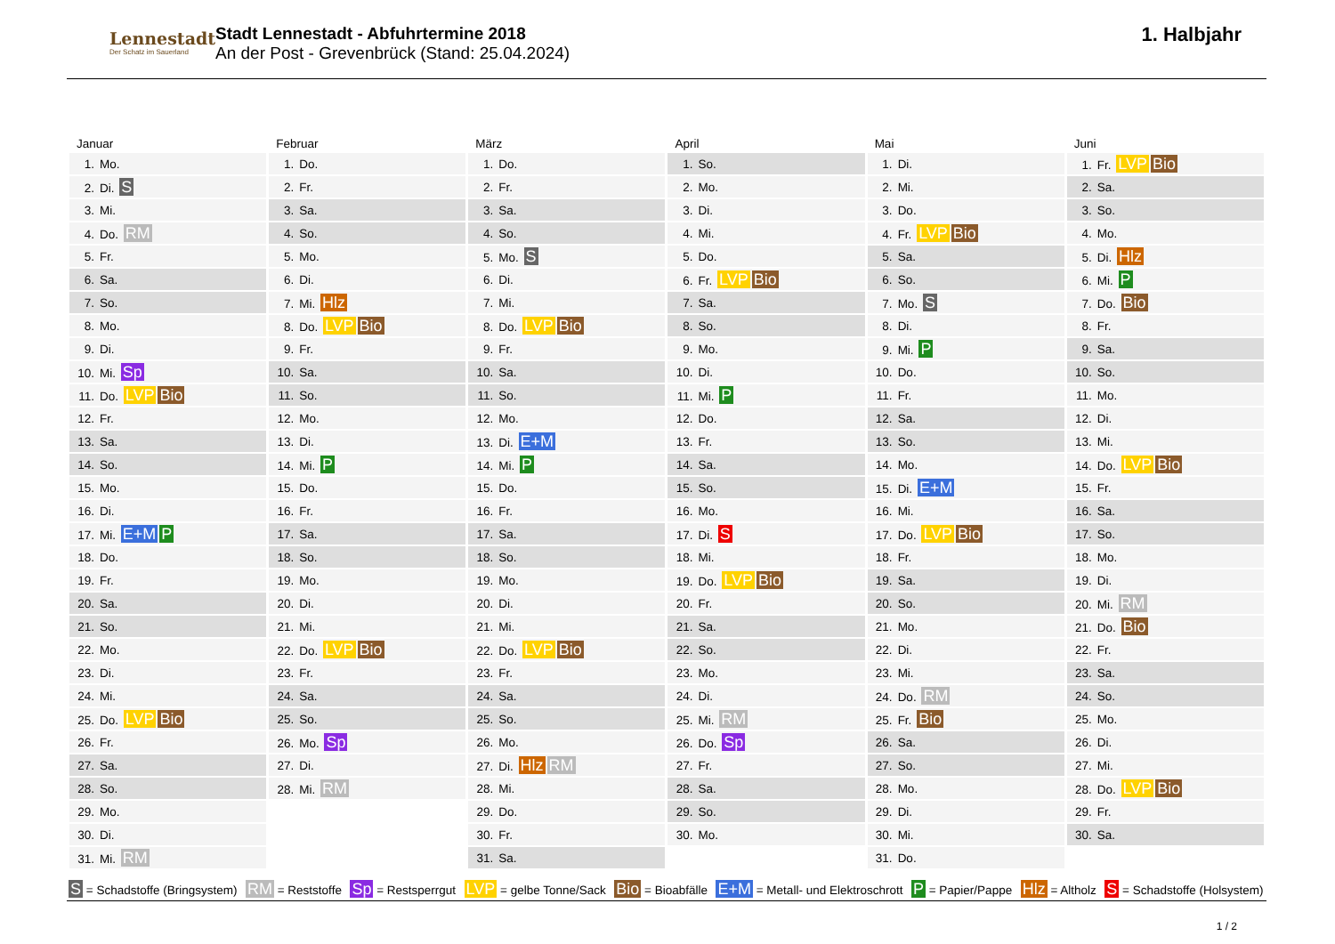Lennestadt
Der Schatz im Sauerland
Stadt Lennestadt - Abfuhrtermine 2018
An der Post - Grevenbrück (Stand: 25.04.2024)
1. Halbjahr
| Januar | Februar | März | April | Mai | Juni |
| --- | --- | --- | --- | --- | --- |
| 1. Mo. | 1. Do. | 1. Do. | 1. So. | 1. Di. | 1. Fr. LVP Bio |
| 2. Di. S | 2. Fr. | 2. Fr. | 2. Mo. | 2. Mi. | 2. Sa. |
| 3. Mi. | 3. Sa. | 3. Sa. | 3. Di. | 3. Do. | 3. So. |
| 4. Do. RM | 4. So. | 4. So. | 4. Mi. | 4. Fr. LVP Bio | 4. Mo. |
| 5. Fr. | 5. Mo. | 5. Mo. S | 5. Do. | 5. Sa. | 5. Di. Hlz |
| 6. Sa. | 6. Di. | 6. Di. | 6. Fr. LVP Bio | 6. So. | 6. Mi. P |
| 7. So. | 7. Mi. Hlz | 7. Mi. | 7. Sa. | 7. Mo. S | 7. Do. Bio |
| 8. Mo. | 8. Do. LVP Bio | 8. Do. LVP Bio | 8. So. | 8. Di. | 8. Fr. |
| 9. Di. | 9. Fr. | 9. Fr. | 9. Mo. | 9. Mi. P | 9. Sa. |
| 10. Mi. Sp | 10. Sa. | 10. Sa. | 10. Di. | 10. Do. | 10. So. |
| 11. Do. LVP Bio | 11. So. | 11. So. | 11. Mi. P | 11. Fr. | 11. Mo. |
| 12. Fr. | 12. Mo. | 12. Mo. | 12. Do. | 12. Sa. | 12. Di. |
| 13. Sa. | 13. Di. | 13. Di. E+M | 13. Fr. | 13. So. | 13. Mi. |
| 14. So. | 14. Mi. P | 14. Mi. P | 14. Sa. | 14. Mo. | 14. Do. LVP Bio |
| 15. Mo. | 15. Do. | 15. Do. | 15. So. | 15. Di. E+M | 15. Fr. |
| 16. Di. | 16. Fr. | 16. Fr. | 16. Mo. | 16. Mi. | 16. Sa. |
| 17. Mi. E+M P | 17. Sa. | 17. Sa. | 17. Di. S | 17. Do. LVP Bio | 17. So. |
| 18. Do. | 18. So. | 18. So. | 18. Mi. | 18. Fr. | 18. Mo. |
| 19. Fr. | 19. Mo. | 19. Mo. | 19. Do. LVP Bio | 19. Sa. | 19. Di. |
| 20. Sa. | 20. Di. | 20. Di. | 20. Fr. | 20. So. | 20. Mi. RM |
| 21. So. | 21. Mi. | 21. Mi. | 21. Sa. | 21. Mo. | 21. Do. Bio |
| 22. Mo. | 22. Do. LVP Bio | 22. Do. LVP Bio | 22. So. | 22. Di. | 22. Fr. |
| 23. Di. | 23. Fr. | 23. Fr. | 23. Mo. | 23. Mi. | 23. Sa. |
| 24. Mi. | 24. Sa. | 24. Sa. | 24. Di. | 24. Do. RM | 24. So. |
| 25. Do. LVP Bio | 25. So. | 25. So. | 25. Mi. RM | 25. Fr. Bio | 25. Mo. |
| 26. Fr. | 26. Mo. Sp | 26. Mo. | 26. Do. Sp | 26. Sa. | 26. Di. |
| 27. Sa. | 27. Di. | 27. Di. Hlz RM | 27. Fr. | 27. So. | 27. Mi. |
| 28. So. | 28. Mi. RM | 28. Mi. | 28. Sa. | 28. Mo. | 28. Do. LVP Bio |
| 29. Mo. | | 29. Do. | 29. So. | 29. Di. | 29. Fr. |
| 30. Di. | | 30. Fr. | 30. Mo. | 30. Mi. | 30. Sa. |
| 31. Mi. RM | | 31. Sa. | | 31. Do. | |
S = Schadstoffe (Bringsystem) RM = Reststoffe Sp = Restsperrgut LVP = gelbe Tonne/Sack Bio = Bioabfälle E+M = Metall- und Elektroschrott P = Papier/Pappe Hlz = Altholz S = Schadstoffe (Holsystem)
1 / 2